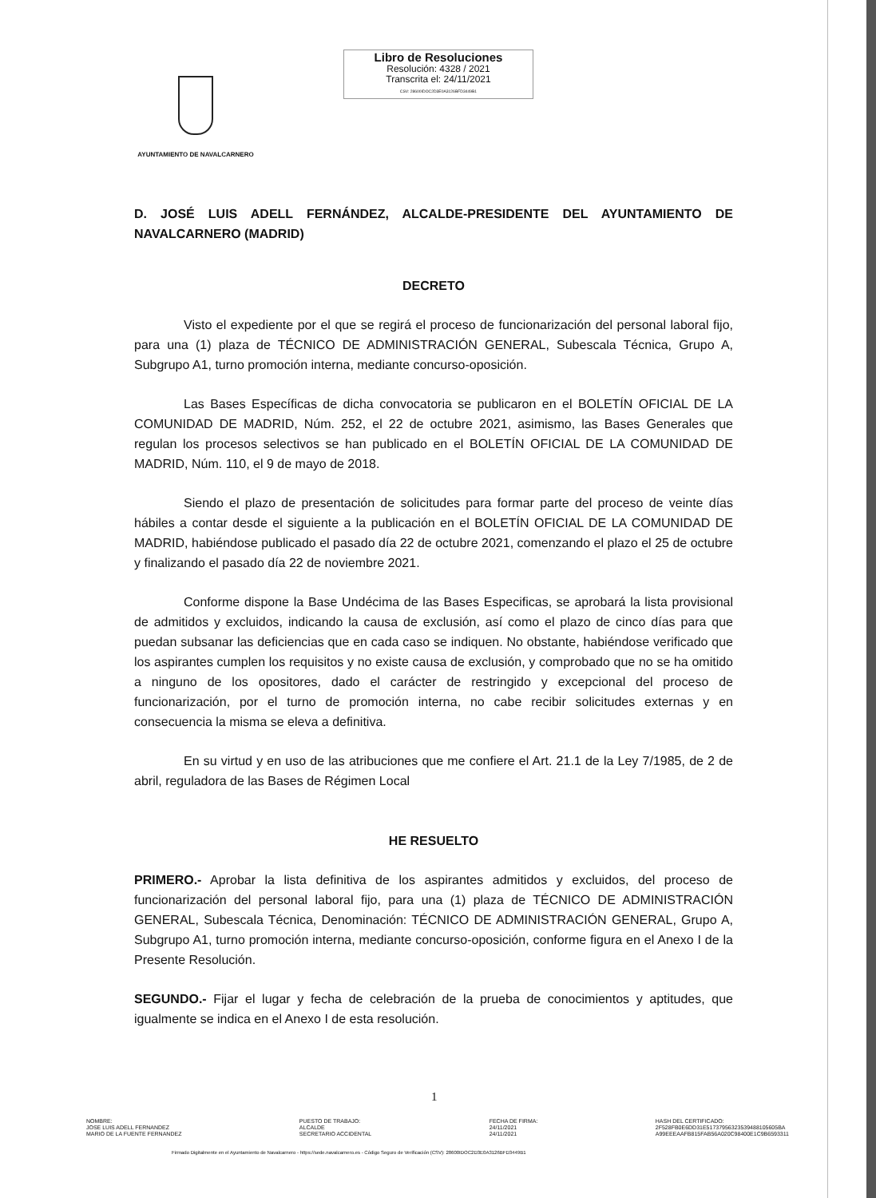Libro de Resoluciones
Resolución: 4328 / 2021
Transcrita el: 24/11/2021
CSV: 28600IDOC2D3E0A3126BFD3449B1
AYUNTAMIENTO DE NAVALCARNERO
D. JOSÉ LUIS ADELL FERNÁNDEZ, ALCALDE-PRESIDENTE DEL AYUNTAMIENTO DE NAVALCARNERO (MADRID)
DECRETO
Visto el expediente por el que se regirá el proceso de funcionarización del personal laboral fijo, para una (1) plaza de TÉCNICO DE ADMINISTRACIÓN GENERAL, Subescala Técnica, Grupo A, Subgrupo A1, turno promoción interna, mediante concurso-oposición.
Las Bases Específicas de dicha convocatoria se publicaron en el BOLETÍN OFICIAL DE LA COMUNIDAD DE MADRID, Núm. 252, el 22 de octubre 2021, asimismo, las Bases Generales que regulan los procesos selectivos se han publicado en el BOLETÍN OFICIAL DE LA COMUNIDAD DE MADRID, Núm. 110, el 9 de mayo de 2018.
Siendo el plazo de presentación de solicitudes para formar parte del proceso de veinte días hábiles a contar desde el siguiente a la publicación en el BOLETÍN OFICIAL DE LA COMUNIDAD DE MADRID, habiéndose publicado el pasado día 22 de octubre 2021, comenzando el plazo el 25 de octubre y finalizando el pasado día 22 de noviembre 2021.
Conforme dispone la Base Undécima de las Bases Especificas, se aprobará la lista provisional de admitidos y excluidos, indicando la causa de exclusión, así como el plazo de cinco días para que puedan subsanar las deficiencias que en cada caso se indiquen. No obstante, habiéndose verificado que los aspirantes cumplen los requisitos y no existe causa de exclusión, y comprobado que no se ha omitido a ninguno de los opositores, dado el carácter de restringido y excepcional del proceso de funcionarización, por el turno de promoción interna, no cabe recibir solicitudes externas y en consecuencia la misma se eleva a definitiva.
En su virtud y en uso de las atribuciones que me confiere el Art. 21.1 de la Ley 7/1985, de 2 de abril, reguladora de las Bases de Régimen Local
HE RESUELTO
PRIMERO.- Aprobar la lista definitiva de los aspirantes admitidos y excluidos, del proceso de funcionarización del personal laboral fijo, para una (1) plaza de TÉCNICO DE ADMINISTRACIÓN GENERAL, Subescala Técnica, Denominación: TÉCNICO DE ADMINISTRACIÓN GENERAL, Grupo A, Subgrupo A1, turno promoción interna, mediante concurso-oposición, conforme figura en el Anexo I de la Presente Resolución.
SEGUNDO.- Fijar el lugar y fecha de celebración de la prueba de conocimientos y aptitudes, que igualmente se indica en el Anexo I de esta resolución.
1
NOMBRE:
JOSE LUIS ADELL FERNANDEZ
MARIO DE LA FUENTE FERNANDEZ
PUESTO DE TRABAJO:
ALCALDE
SECRETARIO ACCIDENTAL
FECHA DE FIRMA:
24/11/2021
24/11/2021
HASH DEL CERTIFICADO:
2F528FB0E6DD31E51737956323539488105605BA
A99EEEAAFB815FAB56A020C98400E1C9B6593311
Firmado Digitalmente en el Ayuntamiento de Navalcarnero - https://sede.navalcarnero.es - Código Seguro de Verificación (CSV): 28600IDOC2D3E0A3126BFD3449B1